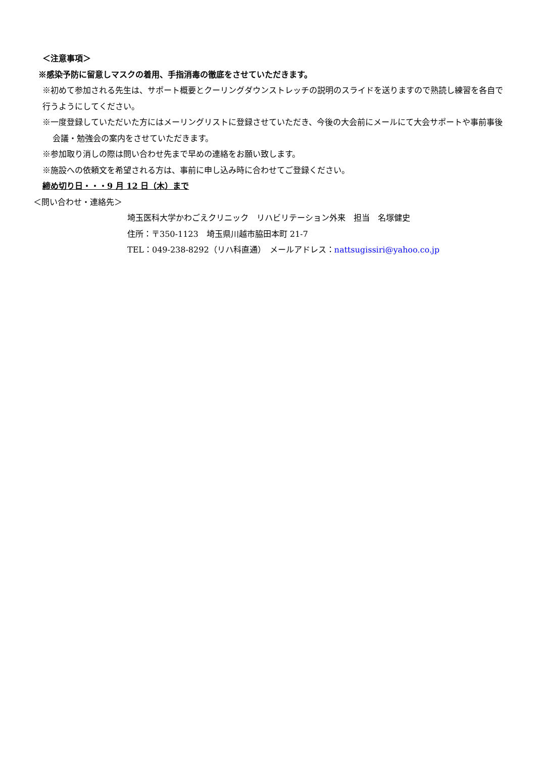＜注意事項＞
※感染予防に留意しマスクの着用、手指消毒の徹底をさせていただきます。
※初めて参加される先生は、サポート概要とクーリングダウンストレッチの説明のスライドを送りますので熟読し練習を各自で行うようにしてください。
※一度登録していただいた方にはメーリングリストに登録させていただき、今後の大会前にメールにて大会サポートや事前事後会議・勉強会の案内をさせていただきます。
※参加取り消しの際は問い合わせ先まで早めの連絡をお願い致します。
※施設への依頼文を希望される方は、事前に申し込み時に合わせてご登録ください。
締め切り日・・・9 月 12 日（木）まで
＜問い合わせ・連絡先＞
埼玉医科大学かわごえクリニック　リハビリテーション外来　担当　名塚健史
住所：〒350-1123　埼玉県川越市脇田本町 21-7
TEL：049-238-8292（リハ科直通）　メールアドレス：nattsugissiri@yahoo.co.jp